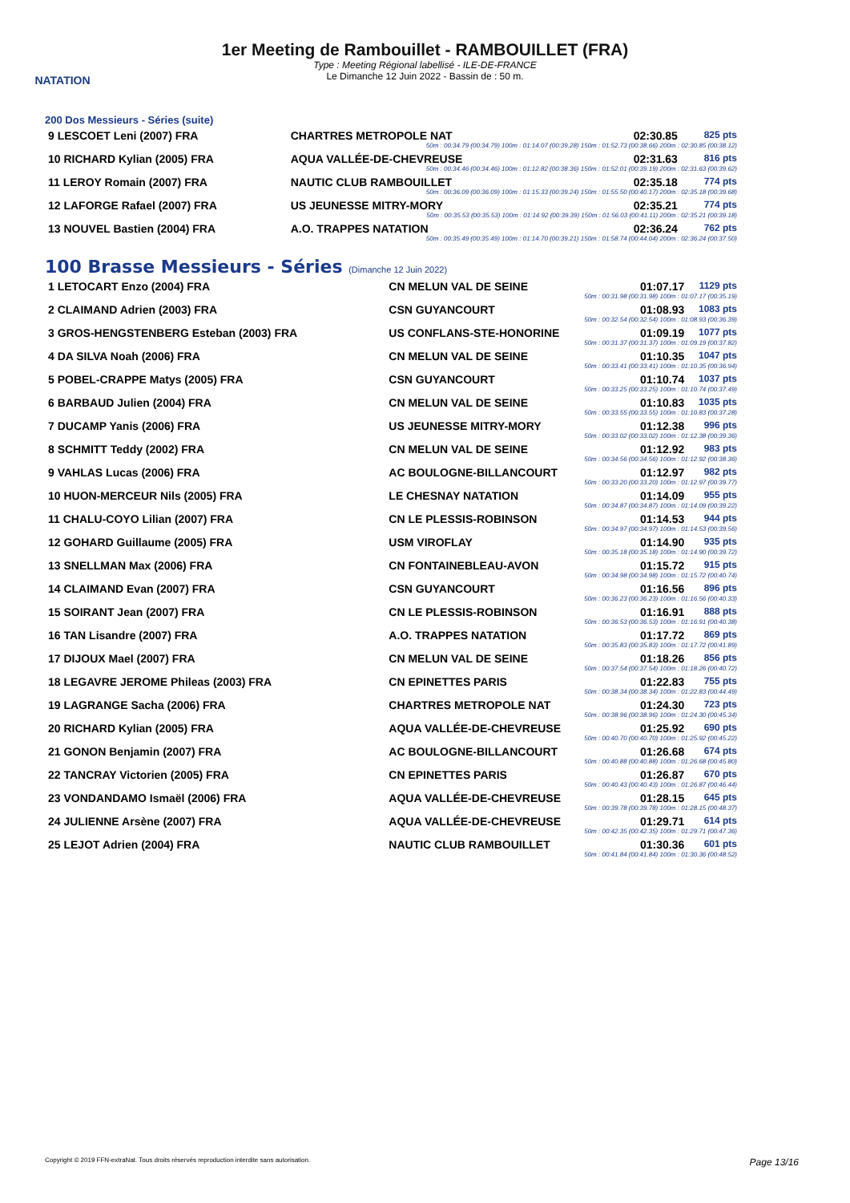NATATION
1er Meeting de Rambouillet - RAMBOUILLET (FRA)
Type : Meeting Régional labellisé - ILE-DE-FRANCE
Le Dimanche 12 Juin 2022 - Bassin de : 50 m.
200 Dos Messieurs - Séries (suite)
| 9 LESCOET Leni (2007) FRA | CHARTRES METROPOLE NAT | 02:30.85 | 825 pts |
| | 50m : 00:34.79 (00:34.79) 100m : 01:14.07 (00:39.28) 150m : 01:52.73 (00:38.66) 200m : 02:30.85 (00:38.12) | | |
| 10 RICHARD Kylian (2005) FRA | AQUA VALLÉE-DE-CHEVREUSE | 02:31.63 | 816 pts |
| | 50m : 00:34.46 (00:34.46) 100m : 01:12.82 (00:38.36) 150m : 01:52.01 (00:39.19) 200m : 02:31.63 (00:39.62) | | |
| 11 LEROY Romain (2007) FRA | NAUTIC CLUB RAMBOUILLET | 02:35.18 | 774 pts |
| | 50m : 00:36.09 (00:36.09) 100m : 01:15.33 (00:39.24) 150m : 01:55.50 (00:40.17) 200m : 02:35.18 (00:39.68) | | |
| 12 LAFORGE Rafael (2007) FRA | US JEUNESSE MITRY-MORY | 02:35.21 | 774 pts |
| | 50m : 00:35.53 (00:35.53) 100m : 01:14.92 (00:39.39) 150m : 01:56.03 (00:41.11) 200m : 02:35.21 (00:39.18) | | |
| 13 NOUVEL Bastien (2004) FRA | A.O. TRAPPES NATATION | 02:36.24 | 762 pts |
| | 50m : 00:35.49 (00:35.49) 100m : 01:14.70 (00:39.21) 150m : 01:58.74 (00:44.04) 200m : 02:36.24 (00:37.50) | | |
100 Brasse Messieurs - Séries (Dimanche 12 Juin 2022)
| 1 LETOCART Enzo (2004) FRA | CN MELUN VAL DE SEINE | 01:07.17 | 1129 pts |
| | 50m : 00:31.98 (00:31.98) 100m : 01:07.17 (00:35.19) | | |
| 2 CLAIMAND Adrien (2003) FRA | CSN GUYANCOURT | 01:08.93 | 1083 pts |
| | 50m : 00:32.54 (00:32.54) 100m : 01:08.93 (00:36.39) | | |
| 3 GROS-HENGSTENBERG Esteban (2003) FRA | US CONFLANS-STE-HONORINE | 01:09.19 | 1077 pts |
| | 50m : 00:31.37 (00:31.37) 100m : 01:09.19 (00:37.82) | | |
| 4 DA SILVA Noah (2006) FRA | CN MELUN VAL DE SEINE | 01:10.35 | 1047 pts |
| | 50m : 00:33.41 (00:33.41) 100m : 01:10.35 (00:36.94) | | |
| 5 POBEL-CRAPPE Matys (2005) FRA | CSN GUYANCOURT | 01:10.74 | 1037 pts |
| | 50m : 00:33.25 (00:33.25) 100m : 01:10.74 (00:37.49) | | |
| 6 BARBAUD Julien (2004) FRA | CN MELUN VAL DE SEINE | 01:10.83 | 1035 pts |
| | 50m : 00:33.55 (00:33.55) 100m : 01:10.83 (00:37.28) | | |
| 7 DUCAMP Yanis (2006) FRA | US JEUNESSE MITRY-MORY | 01:12.38 | 996 pts |
| | 50m : 00:33.02 (00:33.02) 100m : 01:12.38 (00:39.36) | | |
| 8 SCHMITT Teddy (2002) FRA | CN MELUN VAL DE SEINE | 01:12.92 | 983 pts |
| | 50m : 00:34.56 (00:34.56) 100m : 01:12.92 (00:38.36) | | |
| 9 VAHLAS Lucas (2006) FRA | AC BOULOGNE-BILLANCOURT | 01:12.97 | 982 pts |
| | 50m : 00:33.20 (00:33.20) 100m : 01:12.97 (00:39.77) | | |
| 10 HUON-MERCEUR Nils (2005) FRA | LE CHESNAY NATATION | 01:14.09 | 955 pts |
| | 50m : 00:34.87 (00:34.87) 100m : 01:14.09 (00:39.22) | | |
| 11 CHALU-COYO Lilian (2007) FRA | CN LE PLESSIS-ROBINSON | 01:14.53 | 944 pts |
| | 50m : 00:34.97 (00:34.97) 100m : 01:14.53 (00:39.56) | | |
| 12 GOHARD Guillaume (2005) FRA | USM VIROFLAY | 01:14.90 | 935 pts |
| | 50m : 00:35.18 (00:35.18) 100m : 01:14.90 (00:39.72) | | |
| 13 SNELLMAN Max (2006) FRA | CN FONTAINEBLEAU-AVON | 01:15.72 | 915 pts |
| | 50m : 00:34.98 (00:34.98) 100m : 01:15.72 (00:40.74) | | |
| 14 CLAIMAND Evan (2007) FRA | CSN GUYANCOURT | 01:16.56 | 896 pts |
| | 50m : 00:36.23 (00:36.23) 100m : 01:16.56 (00:40.33) | | |
| 15 SOIRANT Jean (2007) FRA | CN LE PLESSIS-ROBINSON | 01:16.91 | 888 pts |
| | 50m : 00:36.53 (00:36.53) 100m : 01:16.91 (00:40.38) | | |
| 16 TAN Lisandre (2007) FRA | A.O. TRAPPES NATATION | 01:17.72 | 869 pts |
| | 50m : 00:35.83 (00:35.83) 100m : 01:17.72 (00:41.89) | | |
| 17 DIJOUX Mael (2007) FRA | CN MELUN VAL DE SEINE | 01:18.26 | 856 pts |
| | 50m : 00:37.54 (00:37.54) 100m : 01:18.26 (00:40.72) | | |
| 18 LEGAVRE JEROME Phileas (2003) FRA | CN EPINETTES PARIS | 01:22.83 | 755 pts |
| | 50m : 00:38.34 (00:38.34) 100m : 01:22.83 (00:44.49) | | |
| 19 LAGRANGE Sacha (2006) FRA | CHARTRES METROPOLE NAT | 01:24.30 | 723 pts |
| | 50m : 00:38.96 (00:38.96) 100m : 01:24.30 (00:45.34) | | |
| 20 RICHARD Kylian (2005) FRA | AQUA VALLÉE-DE-CHEVREUSE | 01:25.92 | 690 pts |
| | 50m : 00:40.70 (00:40.70) 100m : 01:25.92 (00:45.22) | | |
| 21 GONON Benjamin (2007) FRA | AC BOULOGNE-BILLANCOURT | 01:26.68 | 674 pts |
| | 50m : 00:40.88 (00:40.88) 100m : 01:26.68 (00:45.80) | | |
| 22 TANCRAY Victorien (2005) FRA | CN EPINETTES PARIS | 01:26.87 | 670 pts |
| | 50m : 00:40.43 (00:40.43) 100m : 01:26.87 (00:46.44) | | |
| 23 VONDANDAMO Ismaël (2006) FRA | AQUA VALLÉE-DE-CHEVREUSE | 01:28.15 | 645 pts |
| | 50m : 00:39.78 (00:39.78) 100m : 01:28.15 (00:48.37) | | |
| 24 JULIENNE Arsène (2007) FRA | AQUA VALLÉE-DE-CHEVREUSE | 01:29.71 | 614 pts |
| | 50m : 00:42.35 (00:42.35) 100m : 01:29.71 (00:47.36) | | |
| 25 LEJOT Adrien (2004) FRA | NAUTIC CLUB RAMBOUILLET | 01:30.36 | 601 pts |
| | 50m : 00:41.84 (00:41.84) 100m : 01:30.36 (00:48.52) | | |
Copyright © 2019 FFN-extraNat. Tous droits réservés reproduction interdite sans autorisation.
Page 13/16